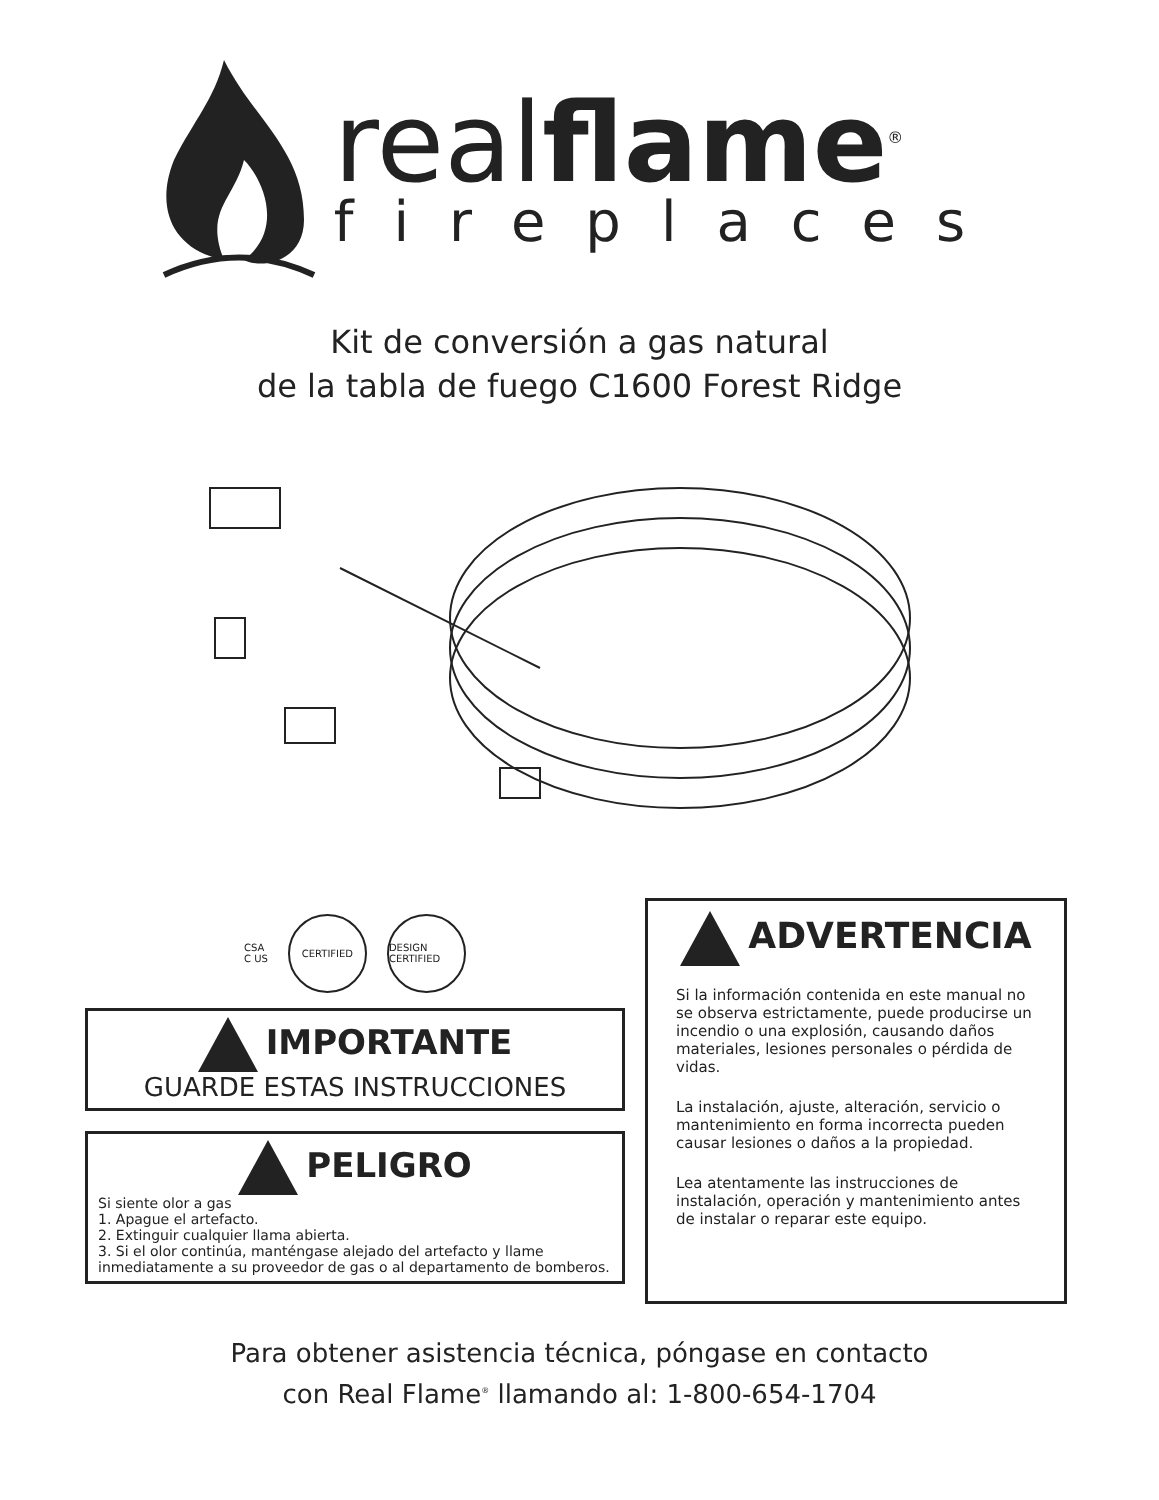realflame<sup>®</sup>
fireplaces
Kit de conversión a gas natural
de la tabla de fuego C1600 Forest Ridge
CSA
C US
CERTIFIED
DESIGN CERTIFIED
IMPORTANTE
GUARDE ESTAS INSTRUCCIONES
PELIGRO
Si siente olor a gas
1. Apague el artefacto.
2. Extinguir cualquier llama abierta.
3. Si el olor continúa, manténgase alejado del artefacto y llame inmediatamente a su proveedor de gas o al departamento de bomberos.
ADVERTENCIA
Si la información contenida en este manual no se observa estrictamente, puede producirse un incendio o una explosión, causando daños materiales, lesiones personales o pérdida de vidas.
La instalación, ajuste, alteración, servicio o mantenimiento en forma incorrecta pueden causar lesiones o daños a la propiedad.
Lea atentamente las instrucciones de instalación, operación y mantenimiento antes de instalar o reparar este equipo.
Para obtener asistencia técnica, póngase en contacto
con Real Flame<sup>®</sup> llamando al: 1-800-654-1704